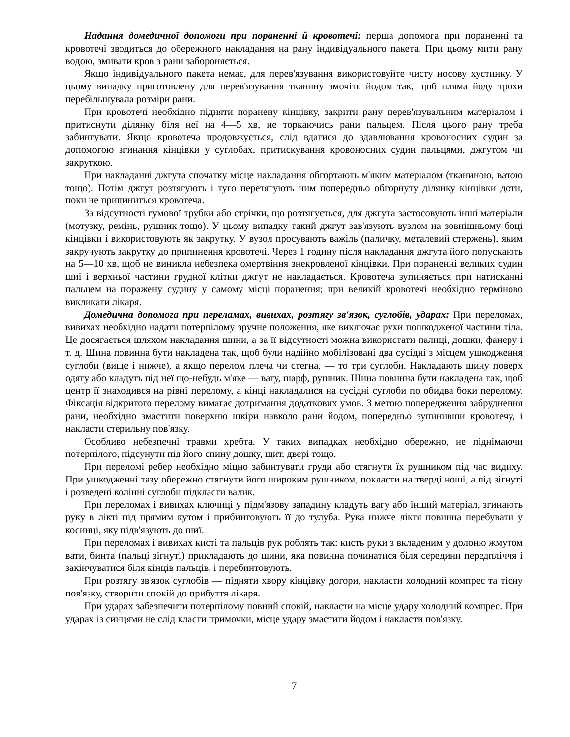Надання домедичної допомоги при пораненні й кровотечі: перша допомога при пораненні та кровотечі зводиться до обережного накладання на рану індивідуального пакета. При цьому мити рану водою, змивати кров з рани забороняється.
Якщо індивідуального пакета немає, для перев'язування використовуйте чисту носову хустинку. У цьому випадку приготовлену для перев'язування тканину змочіть йодом так, щоб пляма йоду трохи перебільшувала розміри рани.
При кровотечі необхідно підняти поранену кінцівку, закрити рану перев'язувальним матеріалом і притиснути ділянку біля неї на 4—5 хв, не торкаючись рани пальцем. Після цього рану треба забинтувати. Якщо кровотеча продовжується, слід вдатися до здавлювання кровоносних судин за допомогою згинання кінцівки у суглобах, притискування кровоносних судин пальцями, джгутом чи закруткою.
При накладанні джгута спочатку місце накладання обгортають м'яким матеріалом (тканиною, ватою тощо). Потім джгут розтягують і туго перетягують ним попередньо обгорнуту ділянку кінцівки доти, поки не припиниться кровотеча.
За відсутності гумової трубки або стрічки, що розтягується, для джгута застосовують інші матеріали (мотузку, ремінь, рушник тощо). У цьому випадку такий джгут зав'язують вузлом на зовнішньому боці кінцівки і використовують як закрутку. У вузол просувають важіль (паличку, металевий стержень), яким закручують закрутку до припинення кровотечі. Через 1 годину після накладання джгута його попускають на 5—10 хв, щоб не виникла небезпека омертвіння знекровленої кінцівки. При пораненні великих судин шиї і верхньої частини грудної клітки джгут не накладається. Кровотеча зупиняється при натисканні пальцем на поражену судину у самому місці поранення; при великій кровотечі необхідно терміново викликати лікаря.
Домедична допомога при переламах, вивихах, розтягу зв'язок, суглобів, ударах: При переломах, вивихах необхідно надати потерпілому зручне положення, яке виключає рухи пошкодженої частини тіла. Це досягається шляхом накладання шини, а за її відсутності можна використати палиці, дошки, фанеру і т. д. Шина повинна бути накладена так, щоб були надійно мобілізовані два сусідні з місцем ушкодження суглоби (вище і нижче), а якщо перелом плеча чи стегна, — то три суглоби. Накладають шину поверх одягу або кладуть під неї що-небудь м'яке — вату, шарф, рушник. Шина повинна бути накладена так, щоб центр її знаходився на рівні перелому, а кінці накладалися на сусідні суглоби по обидва боки перелому. Фіксація відкритого перелому вимагає дотримання додаткових умов. З метою попередження забруднення рани, необхідно змастити поверхню шкіри навколо рани йодом, попередньо зупинивши кровотечу, і накласти стерильну пов'язку.
Особливо небезпечні травми хребта. У таких випадках необхідно обережно, не піднімаючи потерпілого, підсунути під його спину дошку, щит, двері тощо.
При переломі ребер необхідно міцно забинтувати груди або стягнути їх рушником під час видиху. При ушкодженні тазу обережно стягнути його широким рушником, покласти на тверді ноші, а під зігнуті і розведені колінні суглоби підкласти валик.
При переломах і вивихах ключиці у підм'язову западину кладуть вагу або інший матеріал, згинають руку в лікті під прямим кутом і прибинтовують її до тулуба. Рука нижче ліктя повинна перебувати у косинці, яку підв'язують до шиї.
При переломах і вивихах кисті та пальців рук роблять так: кисть руки з вкладеним у долоню жмутом вати, бинта (пальці зігнуті) прикладають до шини, яка повинна починатися біля середини передпліччя і закінчуватися біля кінців пальців, і перебинтовують.
При розтягу зв'язок суглобів — підняти хвору кінцівку догори, накласти холодний компрес та тісну пов'язку, створити спокій до прибуття лікаря.
При ударах забезпечити потерпілому повний спокій, накласти на місце удару холодний компрес. При ударах із синцями не слід класти примочки, місце удару змастити йодом і накласти пов'язку.
7